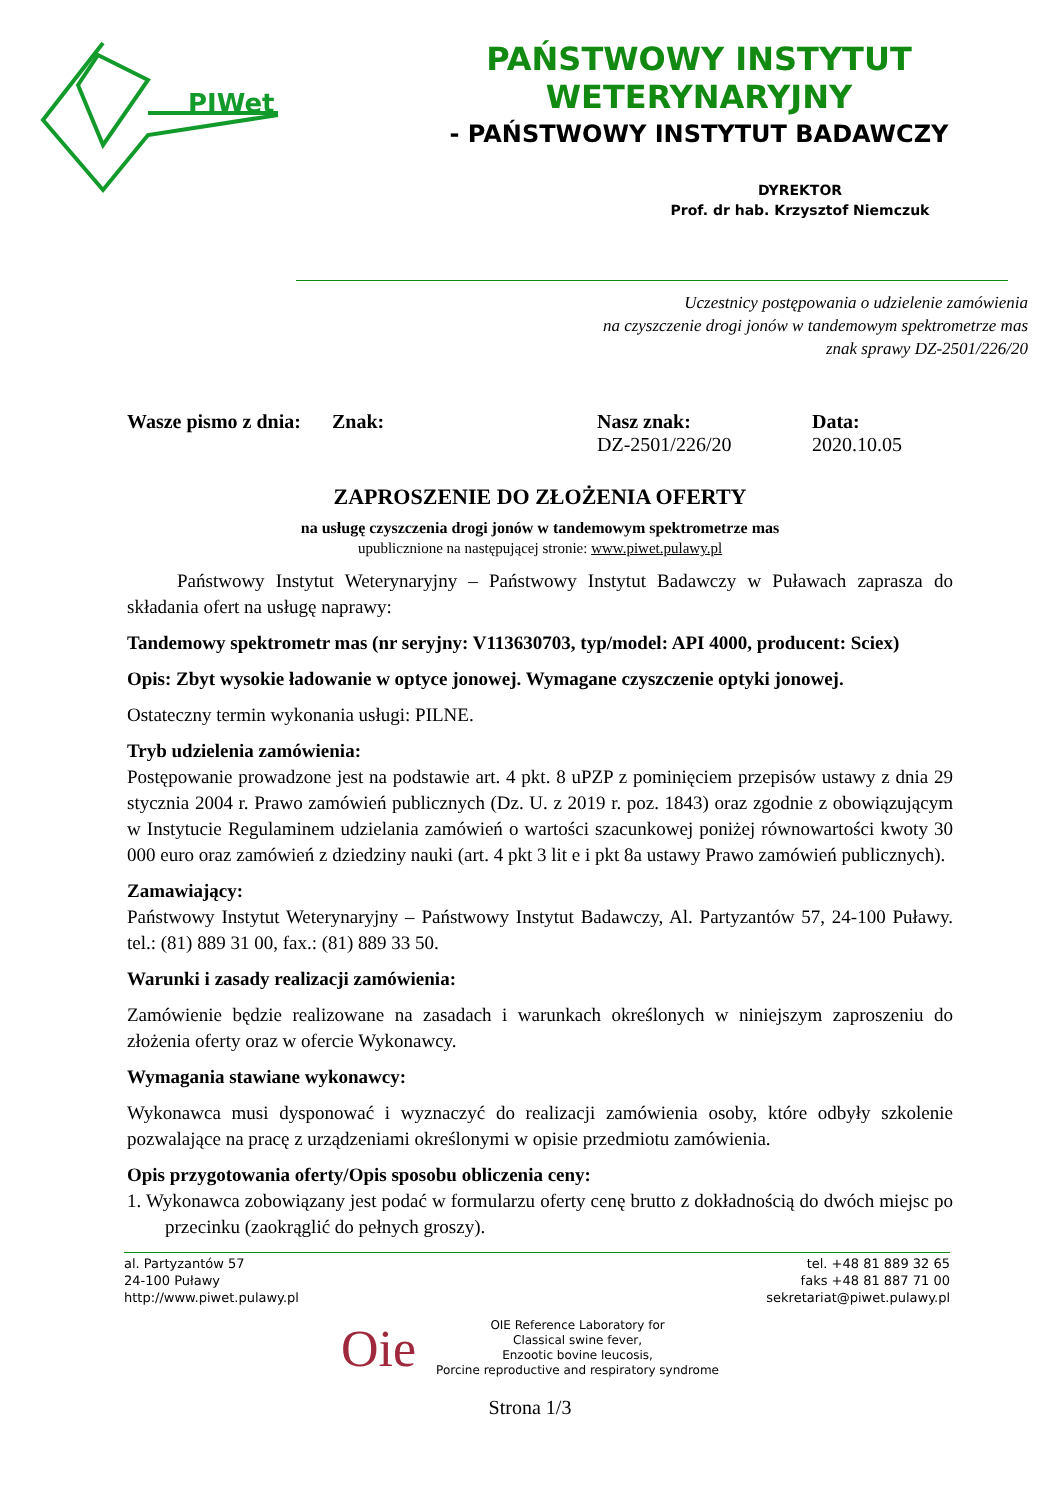PIWet
PAŃSTWOWY INSTYTUT WETERYNARYJNY
- PAŃSTWOWY INSTYTUT BADAWCZY
DYREKTOR
Prof. dr hab. Krzysztof Niemczuk
Uczestnicy postępowania o udzielenie zamówienia
na czyszczenie drogi jonów w tandemowym spektrometrze mas
znak sprawy DZ-2501/226/20
Wasze pismo z dnia:
Znak: Nasz znak:
DZ-2501/226/20
Data:
2020.10.05
ZAPROSZENIE DO ZŁOŻENIA OFERTY
na usługę czyszczenia drogi jonów w tandemowym spektrometrze mas
upublicznione na następującej stronie: www.piwet.pulawy.pl
Państwowy Instytut Weterynaryjny – Państwowy Instytut Badawczy w Puławach zaprasza do składania ofert na usługę naprawy:
Tandemowy spektrometr mas (nr seryjny: V113630703, typ/model: API 4000, producent: Sciex)
Opis: Zbyt wysokie ładowanie w optyce jonowej. Wymagane czyszczenie optyki jonowej.
Ostateczny termin wykonania usługi: PILNE.
Tryb udzielenia zamówienia:
Postępowanie prowadzone jest na podstawie art. 4 pkt. 8 uPZP z pominięciem przepisów ustawy z dnia 29 stycznia 2004 r. Prawo zamówień publicznych (Dz. U. z 2019 r. poz. 1843) oraz zgodnie z obowiązującym w Instytucie Regulaminem udzielania zamówień o wartości szacunkowej poniżej równowartości kwoty 30 000 euro oraz zamówień z dziedziny nauki (art. 4 pkt 3 lit e i pkt 8a ustawy Prawo zamówień publicznych).
Zamawiający:
Państwowy Instytut Weterynaryjny – Państwowy Instytut Badawczy, Al. Partyzantów 57, 24-100 Puławy. tel.: (81) 889 31 00, fax.: (81) 889 33 50.
Warunki i zasady realizacji zamówienia:
Zamówienie będzie realizowane na zasadach i warunkach określonych w niniejszym zaproszeniu do złożenia oferty oraz w ofercie Wykonawcy.
Wymagania stawiane wykonawcy:
Wykonawca musi dysponować i wyznaczyć do realizacji zamówienia osoby, które odbyły szkolenie pozwalające na pracę z urządzeniami określonymi w opisie przedmiotu zamówienia.
Opis przygotowania oferty/Opis sposobu obliczenia ceny:
1. Wykonawca zobowiązany jest podać w formularzu oferty cenę brutto z dokładnością do dwóch miejsc po przecinku (zaokrąglić do pełnych groszy).
al. Partyzantów 57
24-100 Puławy
http://www.piwet.pulawy.pl
tel. +48 81 889 32 65
faks +48 81 887 71 00
sekretariat@piwet.pulawy.pl
Oie
OIE Reference Laboratory for
Classical swine fever,
Enzootic bovine leucosis,
Porcine reproductive and respiratory syndrome
Strona 1/3